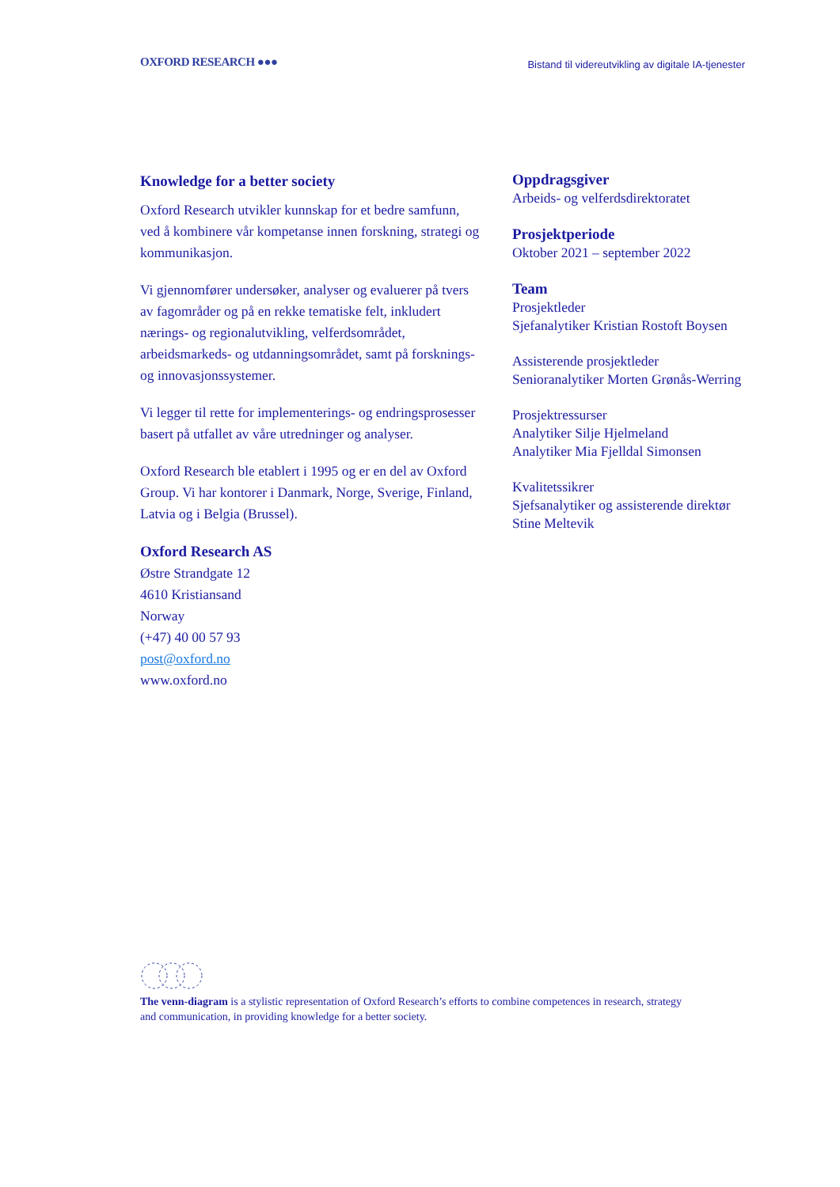OXFORD RESEARCH ●●● Bistand til videreutvikling av digitale IA-tjenester
Knowledge for a better society
Oxford Research utvikler kunnskap for et bedre samfunn, ved å kombinere vår kompetanse innen forskning, strategi og kommunikasjon.
Vi gjennomfører undersøker, analyser og evaluerer på tvers av fagområder og på en rekke tematiske felt, inkludert nærings- og regionalutvikling, velferdsområdet, arbeidsmarkeds- og utdanningsområdet, samt på forsknings- og innovasjonssystemer.
Vi legger til rette for implementerings- og endringsprosesser basert på utfallet av våre utredninger og analyser.
Oxford Research ble etablert i 1995 og er en del av Oxford Group. Vi har kontorer i Danmark, Norge, Sverige, Finland, Latvia og i Belgia (Brussel).
Oxford Research AS
Østre Strandgate 12
4610 Kristiansand
Norway
(+47) 40 00 57 93
post@oxford.no
www.oxford.no
Oppdragsgiver
Arbeids- og velferdsdirektoratet
Prosjektperiode
Oktober 2021 – september 2022
Team
Prosjektleder
Sjefanalytiker Kristian Rostoft Boysen
Assisterende prosjektleder
Senioranalytiker Morten Grønås-Werring
Prosjektressurser
Analytiker Silje Hjelmeland
Analytiker Mia Fjelldal Simonsen
Kvalitetssikrer
Sjefsanalytiker og assisterende direktør
Stine Meltevik
The venn-diagram is a stylistic representation of Oxford Research’s efforts to combine competences in research, strategy and communication, in providing knowledge for a better society.